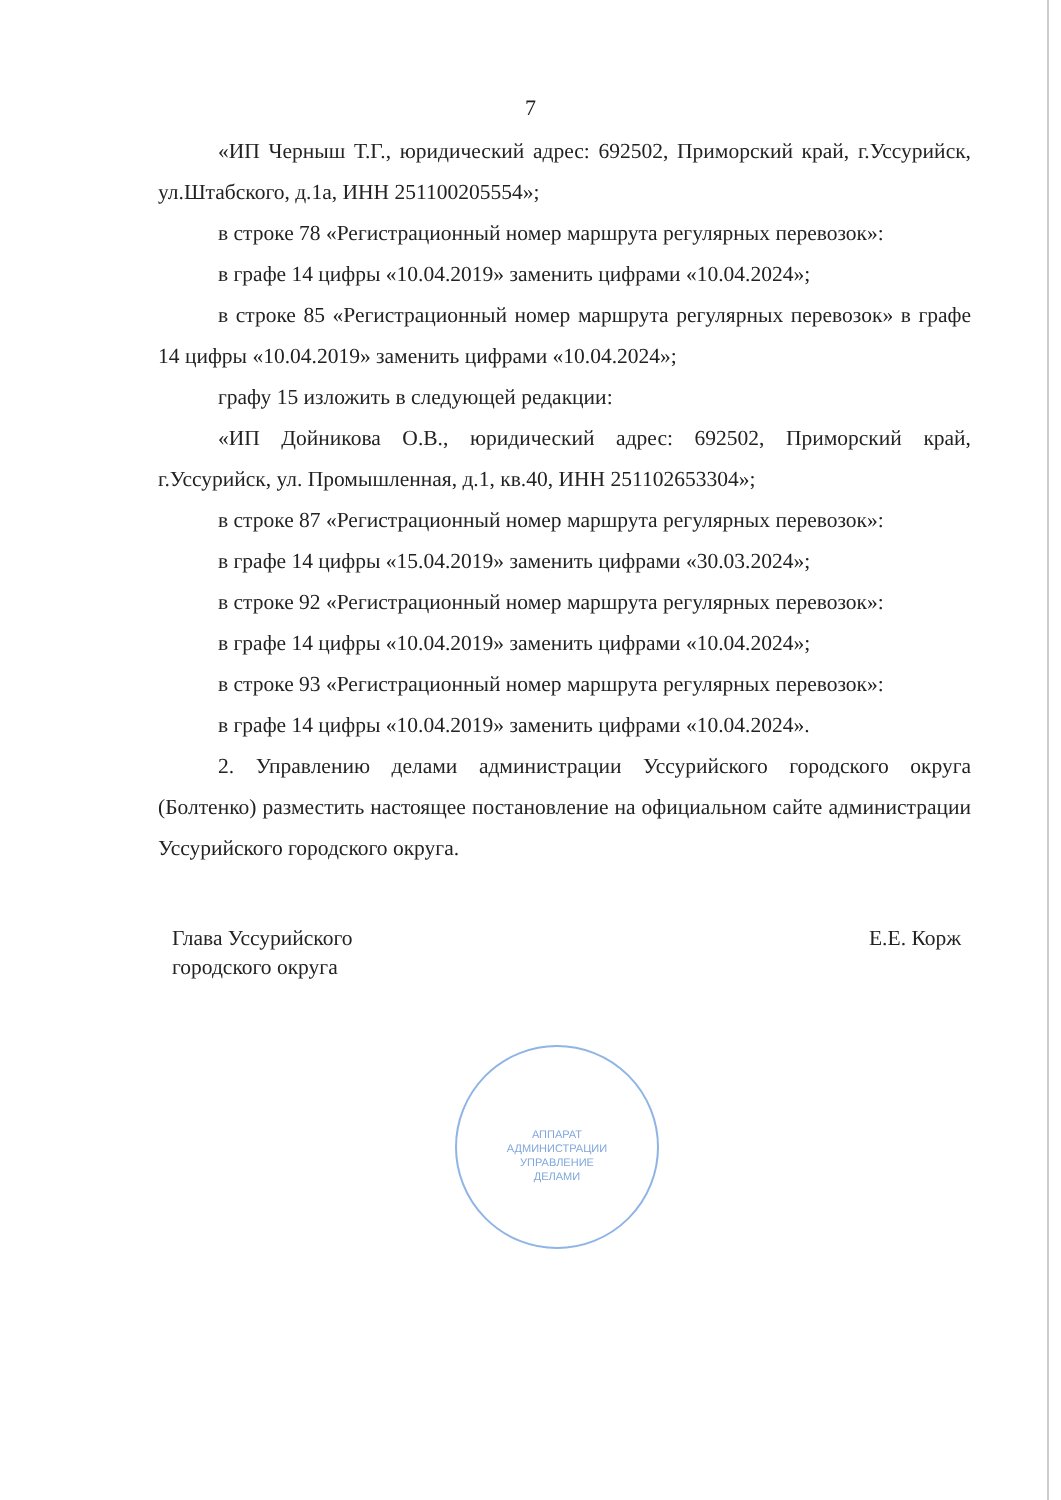7
«ИП Черныш Т.Г., юридический адрес: 692502, Приморский край, г.Уссурийск, ул.Штабского, д.1а, ИНН 251100205554»;
в строке 78 «Регистрационный номер маршрута регулярных перевозок»:
в графе 14 цифры «10.04.2019» заменить цифрами «10.04.2024»;
в строке 85 «Регистрационный номер маршрута регулярных перевозок» в графе 14 цифры «10.04.2019» заменить цифрами «10.04.2024»;
графу 15 изложить в следующей редакции:
«ИП Дойникова О.В., юридический адрес: 692502, Приморский край, г.Уссурийск, ул. Промышленная, д.1, кв.40, ИНН 251102653304»;
в строке 87 «Регистрационный номер маршрута регулярных перевозок»:
в графе 14 цифры «15.04.2019» заменить цифрами «30.03.2024»;
в строке 92 «Регистрационный номер маршрута регулярных перевозок»:
в графе 14 цифры «10.04.2019» заменить цифрами «10.04.2024»;
в строке 93 «Регистрационный номер маршрута регулярных перевозок»:
в графе 14 цифры «10.04.2019» заменить цифрами «10.04.2024».
2. Управлению делами администрации Уссурийского городского округа (Болтенко) разместить настоящее постановление на официальном сайте администрации Уссурийского городского округа.
Глава Уссурийского
городского округа
Е.Е. Корж
АППАРАТ
АДМИНИСТРАЦИИ
УПРАВЛЕНИЕ
ДЕЛАМИ